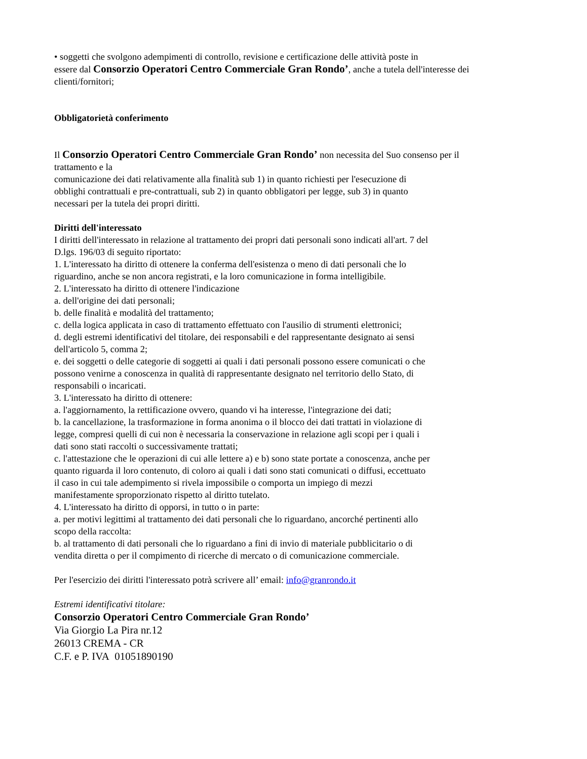• soggetti che svolgono adempimenti di controllo, revisione e certificazione delle attività poste in
essere dal Consorzio Operatori Centro Commerciale Gran Rondo’, anche a tutela dell'interesse dei
clienti/fornitori;
Obbligatorietà conferimento
Il Consorzio Operatori Centro Commerciale Gran Rondo’ non necessita del Suo consenso per il
trattamento e la
comunicazione dei dati relativamente alla finalità sub 1) in quanto richiesti per l'esecuzione di
obblighi contrattuali e pre-contrattuali, sub 2) in quanto obbligatori per legge, sub 3) in quanto
necessari per la tutela dei propri diritti.
Diritti dell'interessato
I diritti dell'interessato in relazione al trattamento dei propri dati personali sono indicati all'art. 7 del
D.lgs. 196/03 di seguito riportato:
1. L'interessato ha diritto di ottenere la conferma dell'esistenza o meno di dati personali che lo
riguardino, anche se non ancora registrati, e la loro comunicazione in forma intelligibile.
2. L'interessato ha diritto di ottenere l'indicazione
a. dell'origine dei dati personali;
b. delle finalità e modalità del trattamento;
c. della logica applicata in caso di trattamento effettuato con l'ausilio di strumenti elettronici;
d. degli estremi identificativi del titolare, dei responsabili e del rappresentante designato ai sensi
dell'articolo 5, comma 2;
e. dei soggetti o delle categorie di soggetti ai quali i dati personali possono essere comunicati o che
possono venirne a conoscenza in qualità di rappresentante designato nel territorio dello Stato, di
responsabili o incaricati.
3. L'interessato ha diritto di ottenere:
a. l'aggiornamento, la rettificazione ovvero, quando vi ha interesse, l'integrazione dei dati;
b. la cancellazione, la trasformazione in forma anonima o il blocco dei dati trattati in violazione di
legge, compresi quelli di cui non è necessaria la conservazione in relazione agli scopi per i quali i
dati sono stati raccolti o successivamente trattati;
c. l'attestazione che le operazioni di cui alle lettere a) e b) sono state portate a conoscenza, anche per
quanto riguarda il loro contenuto, di coloro ai quali i dati sono stati comunicati o diffusi, eccettuato
il caso in cui tale adempimento si rivela impossibile o comporta un impiego di mezzi
manifestamente sproporzionato rispetto al diritto tutelato.
4. L'interessato ha diritto di opporsi, in tutto o in parte:
a. per motivi legittimi al trattamento dei dati personali che lo riguardano, ancorché pertinenti allo
scopo della raccolta:
b. al trattamento di dati personali che lo riguardano a fini di invio di materiale pubblicitario o di
vendita diretta o per il compimento di ricerche di mercato o di comunicazione commerciale.
Per l'esercizio dei diritti l'interessato potrà scrivere all’ email: info@granrondo.it
Estremi identificativi titolare:
Consorzio Operatori Centro Commerciale Gran Rondo’
Via Giorgio La Pira nr.12
26013 CREMA - CR
C.F. e P. IVA 01051890190